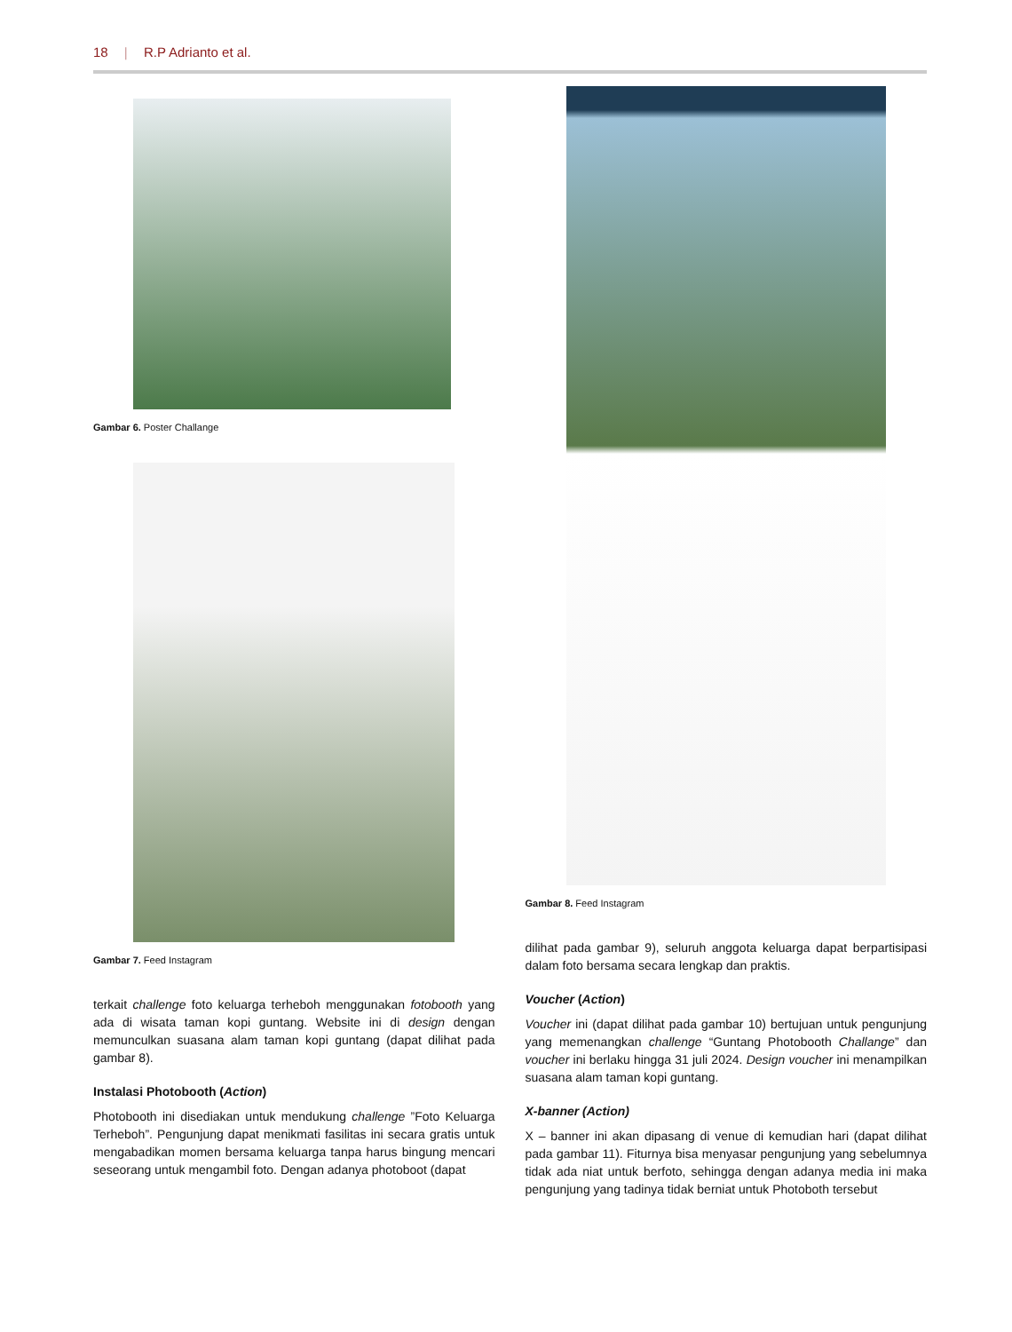18 | R.P Adrianto et al.
Gambar 6. Poster Challange
Gambar 7. Feed Instagram
terkait challenge foto keluarga terheboh menggunakan fotobooth yang ada di wisata taman kopi guntang. Website ini di design dengan memunculkan suasana alam taman kopi guntang (dapat dilihat pada gambar 8).
Instalasi Photobooth (Action)
Photobooth ini disediakan untuk mendukung challenge ”Foto Keluarga Terheboh”. Pengunjung dapat menikmati fasilitas ini secara gratis untuk mengabadikan momen bersama keluarga tanpa harus bingung mencari seseorang untuk mengambil foto. Dengan adanya photoboot (dapat
Gambar 8. Feed Instagram
dilihat pada gambar 9), seluruh anggota keluarga dapat berpartisipasi dalam foto bersama secara lengkap dan praktis.
Voucher (Action)
Voucher ini (dapat dilihat pada gambar 10) bertujuan untuk pengunjung yang memenangkan challenge “Guntang Photobooth Challange” dan voucher ini berlaku hingga 31 juli 2024. Design voucher ini menampilkan suasana alam taman kopi guntang.
X-banner (Action)
X – banner ini akan dipasang di venue di kemudian hari (dapat dilihat pada gambar 11). Fiturnya bisa menyasar pengunjung yang sebelumnya tidak ada niat untuk berfoto, sehingga dengan adanya media ini maka pengunjung yang tadinya tidak berniat untuk Photoboth tersebut